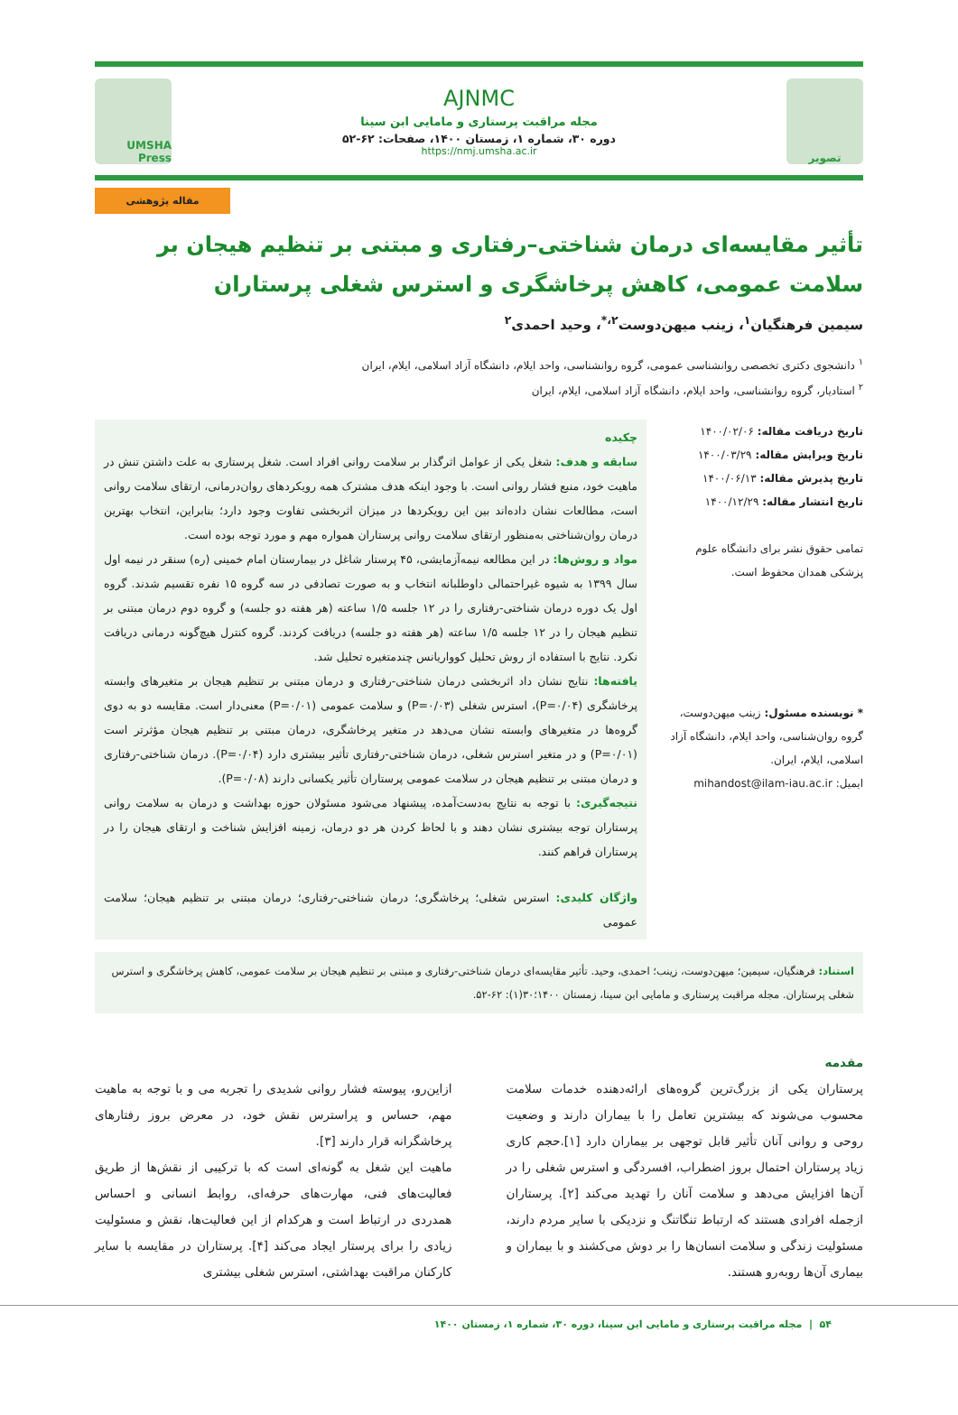تصویر
AJNMC
مجله مراقبت پرستاری و مامایی ابن سینا
دوره ۳۰، شماره ۱، زمستان ۱۴۰۰، صفحات: ۶۲-۵۲
https://nmj.umsha.ac.ir
UMSHA Press
مقاله پژوهشی
تأثیر مقایسه‌ای درمان شناختی–رفتاری و مبتنی بر تنظیم هیجان بر سلامت عمومی، کاهش پرخاشگری و استرس شغلی پرستاران
سیمین فرهنگیان<sup>۱</sup>، زینب میهن‌دوست<sup>۲،*</sup>، وحید احمدی<sup>۲</sup>
<sup>۱</sup> دانشجوی دکتری تخصصی روانشناسی عمومی، گروه روانشناسی، واحد ایلام، دانشگاه آزاد اسلامی، ایلام، ایران
<sup>۲</sup> استادیار، گروه روانشناسی، واحد ایلام، دانشگاه آزاد اسلامی، ایلام، ایران
تاریخ دریافت مقاله: ۱۴۰۰/۰۲/۰۶
تاریخ ویرایش مقاله: ۱۴۰۰/۰۳/۲۹
تاریخ پذیرش مقاله: ۱۴۰۰/۰۶/۱۳
تاریخ انتشار مقاله: ۱۴۰۰/۱۲/۲۹
تمامی حقوق نشر برای دانشگاه علوم پزشکی همدان محفوظ است.
* نویسنده مسئول: زینب میهن‌دوست، گروه روان‌شناسی، واحد ایلام، دانشگاه آزاد اسلامی، ایلام، ایران.
ایمیل: mihandost@ilam-iau.ac.ir
چکیده
سابقه و هدف: شغل یکی از عوامل اثرگذار بر سلامت روانی افراد است. شغل پرستاری به علت داشتن تنش در ماهیت خود، منبع فشار روانی است. با وجود اینکه هدف مشترک همه رویکردهای روان‌درمانی، ارتقای سلامت روانی است، مطالعات نشان داده‌اند بین این رویکردها در میزان اثربخشی تفاوت وجود دارد؛ بنابراین، انتخاب بهترین درمان روان‌شناختی به‌منظور ارتقای سلامت روانی پرستاران همواره مهم و مورد توجه بوده است.
مواد و روش‌ها: در این مطالعه نیمه‌آزمایشی، ۴۵ پرستار شاغل در بیمارستان امام خمینی (ره) سنقر در نیمه اول سال ۱۳۹۹ به شیوه غیراحتمالی داوطلبانه انتخاب و به صورت تصادفی در سه گروه ۱۵ نفره تقسیم شدند. گروه اول یک دوره درمان شناختی-رفتاری را در ۱۲ جلسه ۱/۵ ساعته (هر هفته دو جلسه) و گروه دوم درمان مبتنی بر تنظیم هیجان را در ۱۲ جلسه ۱/۵ ساعته (هر هفته دو جلسه) دریافت کردند. گروه کنترل هیچ‌گونه درمانی دریافت نکرد. نتایج با استفاده از روش تحلیل کوواریانس چندمتغیره تحلیل شد.
یافته‌ها: نتایج نشان داد اثربخشی درمان شناختی-رفتاری و درمان مبتنی بر تنظیم هیجان بر متغیرهای وابسته پرخاشگری (P=۰/۰۴)، استرس شغلی (P=۰/۰۳) و سلامت عمومی (P=۰/۰۱) معنی‌دار است. مقایسه دو به دوی گروه‌ها در متغیرهای وابسته نشان می‌دهد در متغیر پرخاشگری، درمان مبتنی بر تنظیم هیجان مؤثرتر است (P=۰/۰۱) و در متغیر استرس شغلی، درمان شناختی-رفتاری تأثیر بیشتری دارد (P=۰/۰۴). درمان شناختی-رفتاری و درمان مبتنی بر تنظیم هیجان در سلامت عمومی پرستاران تأثیر یکسانی دارند (P=۰/۰۸).
نتیجه‌گیری: با توجه به نتایج به‌دست‌آمده، پیشنهاد می‌شود مسئولان حوزه بهداشت و درمان به سلامت روانی پرستاران توجه بیشتری نشان دهند و با لحاظ کردن هر دو درمان، زمینه افزایش شناخت و ارتقای هیجان را در پرستاران فراهم کنند.
واژگان کلیدی: استرس شغلی؛ پرخاشگری؛ درمان شناختی-رفتاری؛ درمان مبتنی بر تنظیم هیجان؛ سلامت عمومی
استناد: فرهنگیان، سیمین؛ میهن‌دوست، زینب؛ احمدی، وحید. تأثیر مقایسه‌ای درمان شناختی-رفتاری و مبتنی بر تنظیم هیجان بر سلامت عمومی، کاهش پرخاشگری و استرس شغلی پرستاران. مجله مراقبت پرستاری و مامایی ابن سینا، زمستان ۱۴۰۰؛۳۰(۱): ۶۲-۵۲.
مقدمه
پرستاران یکی از بزرگ‌ترین گروه‌های ارائه‌دهنده خدمات سلامت محسوب می‌شوند که بیشترین تعامل را با بیماران دارند و وضعیت روحی و روانی آنان تأثیر قابل توجهی بر بیماران دارد [۱].حجم کاری زیاد پرستاران احتمال بروز اضطراب، افسردگی و استرس شغلی را در آن‌ها افزایش می‌دهد و سلامت آنان را تهدید می‌کند [۲]. پرستاران ازجمله افرادی هستند که ارتباط تنگاتنگ و نزدیکی با سایر مردم دارند، مسئولیت زندگی و سلامت انسان‌ها را بر دوش می‌کشند و با بیماران و بیماری آن‌ها روبه‌رو هستند.
ازاین‌رو، پیوسته فشار روانی شدیدی را تجربه می و با توجه به ماهیت مهم، حساس و پراسترس نقش خود، در معرض بروز رفتارهای پرخاشگرانه قرار دارند [۳].
ماهیت این شغل به گونه‌ای است که با ترکیبی از نقش‌ها از طریق فعالیت‌های فنی، مهارت‌های حرفه‌ای، روابط انسانی و احساس همدردی در ارتباط است و هرکدام از این فعالیت‌ها، نقش و مسئولیت زیادی را برای پرستار ایجاد می‌کند [۴]. پرستاران در مقایسه با سایر کارکنان مراقبت بهداشتی، استرس شغلی بیشتری
۵۴ | مجله مراقبت پرستاری و مامایی ابن سینا، دوره ۳۰، شماره ۱، زمستان ۱۴۰۰